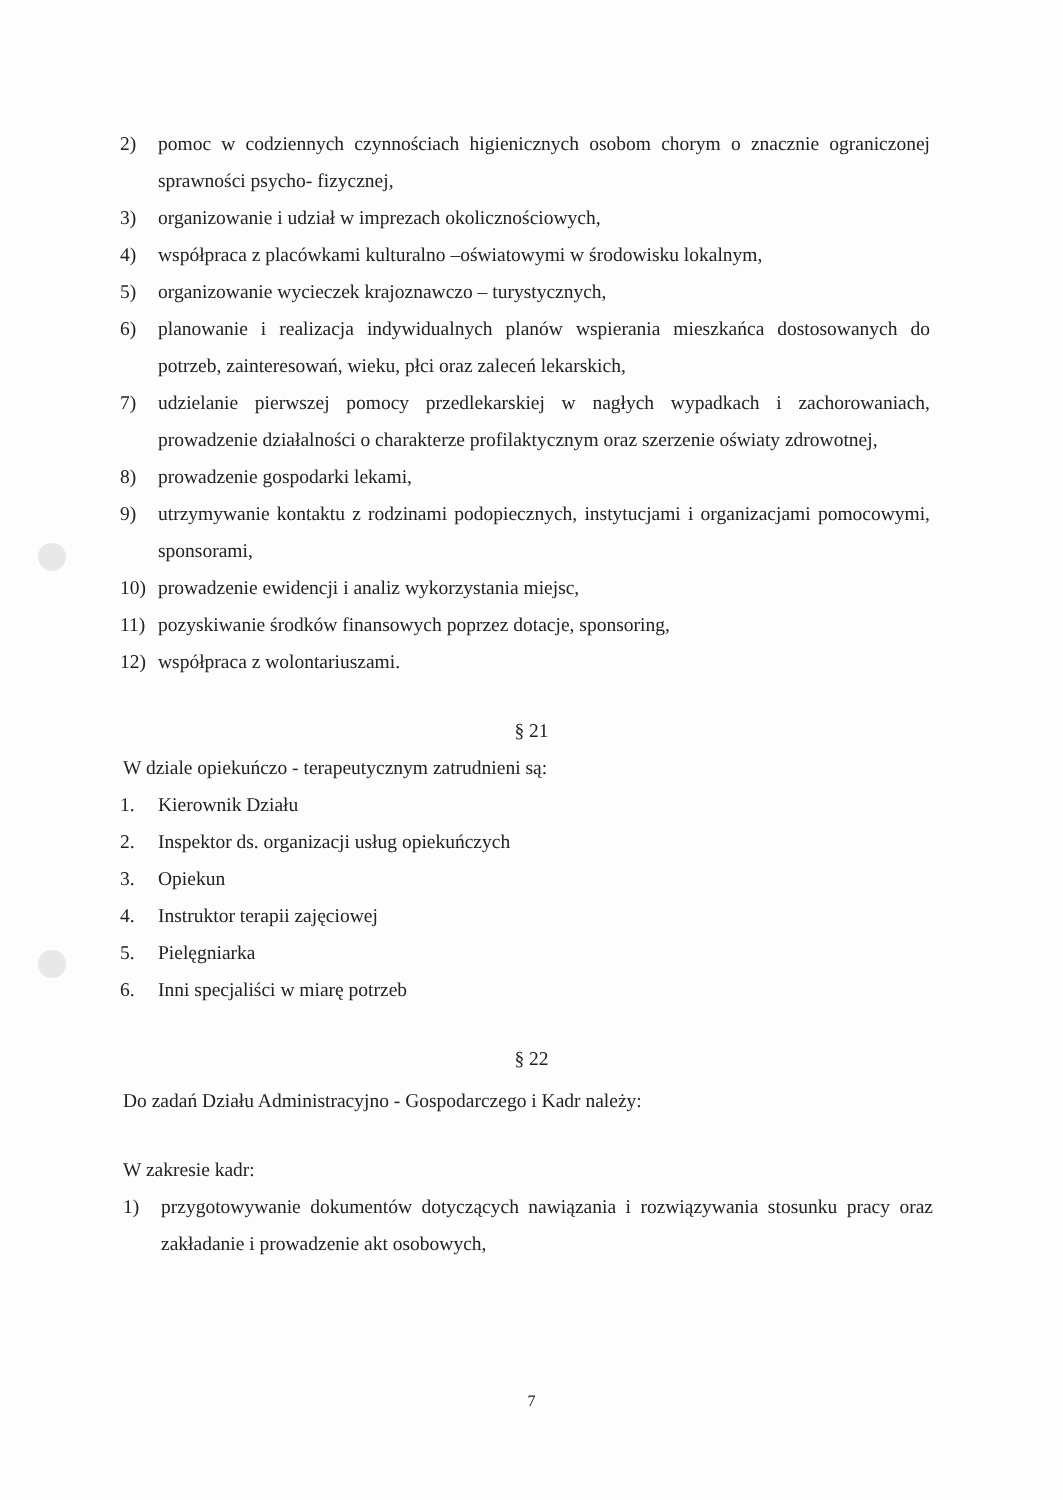2) pomoc w codziennych czynnościach higienicznych osobom chorym o znacznie ograniczonej sprawności psycho- fizycznej,
3) organizowanie i udział w imprezach okolicznościowych,
4) współpraca z placówkami kulturalno –oświatowymi w środowisku lokalnym,
5) organizowanie wycieczek krajoznawczo – turystycznych,
6) planowanie i realizacja indywidualnych planów wspierania mieszkańca dostosowanych do potrzeb, zainteresowań, wieku, płci oraz zaleceń lekarskich,
7) udzielanie pierwszej pomocy przedlekarskiej w nagłych wypadkach i zachorowaniach, prowadzenie działalności o charakterze profilaktycznym oraz szerzenie oświaty zdrowotnej,
8) prowadzenie gospodarki lekami,
9) utrzymywanie kontaktu z rodzinami podopiecznych, instytucjami i organizacjami pomocowymi, sponsorami,
10) prowadzenie ewidencji i analiz wykorzystania miejsc,
11) pozyskiwanie środków finansowych poprzez dotacje, sponsoring,
12) współpraca z wolontariuszami.
§ 21
W dziale opiekuńczo - terapeutycznym zatrudnieni są:
1. Kierownik Działu
2. Inspektor ds. organizacji usług opiekuńczych
3. Opiekun
4. Instruktor terapii zajęciowej
5. Pielęgniarka
6. Inni specjaliści w miarę potrzeb
§ 22
Do zadań Działu Administracyjno - Gospodarczego i Kadr należy:
W zakresie kadr:
1) przygotowywanie dokumentów dotyczących nawiązania i rozwiązywania stosunku pracy oraz zakładanie i prowadzenie akt osobowych,
7